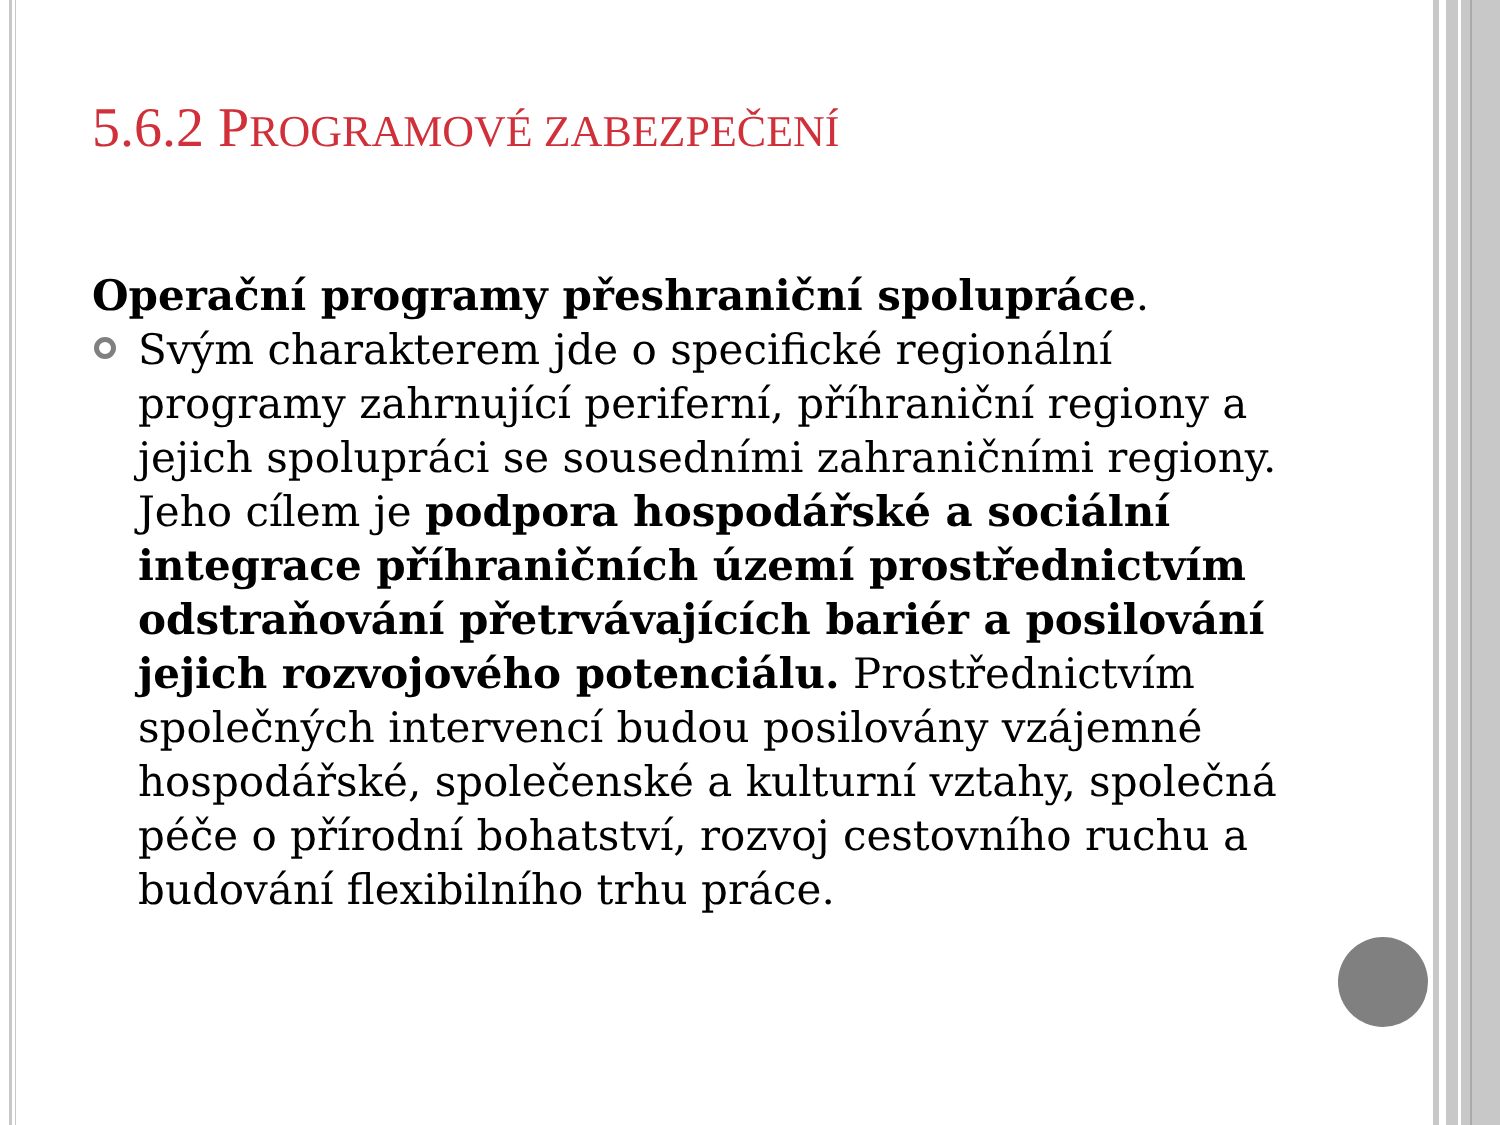5.6.2 PROGRAMOVÉ ZABEZPEČENÍ
Operační programy přeshraniční spolupráce.
Svým charakterem jde o specifické regionální programy zahrnující periferní, příhraniční regiony a jejich spolupráci se sousedními zahraničními regiony. Jeho cílem je podpora hospodářské a sociální integrace příhraničních území prostřednictvím odstraňování přetrvávajících bariér a posilování jejich rozvojového potenciálu. Prostřednictvím společných intervencí budou posilovány vzájemné hospodářské, společenské a kulturní vztahy, společná péče o přírodní bohatství, rozvoj cestovního ruchu a budování flexibilního trhu práce.